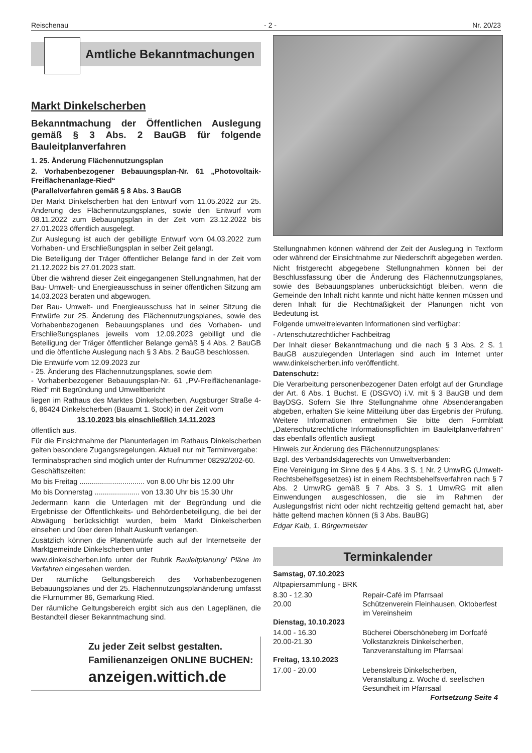Reischenau - 2 - Nr. 20/23
Amtliche Bekanntmachungen
Markt Dinkelscherben
Bekanntmachung der Öffentlichen Auslegung gemäß § 3 Abs. 2 BauGB für folgende Bauleitplanverfahren
1. 25. Änderung Flächennutzungsplan
2. Vorhabenbezogener Bebauungsplan-Nr. 61 „Photovoltaik-Freiflächenanlage-Ried“
(Parallelverfahren gemäß § 8 Abs. 3 BauGB
Der Markt Dinkelscherben hat den Entwurf vom 11.05.2022 zur 25. Änderung des Flächennutzungsplanes, sowie den Entwurf vom 08.11.2022 zum Bebauungsplan in der Zeit vom 23.12.2022 bis 27.01.2023 öffentlich ausgelegt.
Zur Auslegung ist auch der gebilligte Entwurf vom 04.03.2022 zum Vorhaben- und Erschließungsplan in selber Zeit gelangt.
Die Beteiligung der Träger öffentlicher Belange fand in der Zeit vom 21.12.2022 bis 27.01.2023 statt.
Über die während dieser Zeit eingegangenen Stellungnahmen, hat der Bau- Umwelt- und Energieausschuss in seiner öffentlichen Sitzung am 14.03.2023 beraten und abgewogen.
Der Bau- Umwelt- und Energieausschuss hat in seiner Sitzung die Entwürfe zur 25. Änderung des Flächennutzungsplanes, sowie des Vorhabenbezogenen Bebauungsplanes und des Vorhaben- und Erschließungsplanes jeweils vom 12.09.2023 gebilligt und die Beteiligung der Träger öffentlicher Belange gemäß § 4 Abs. 2 BauGB und die öffentliche Auslegung nach § 3 Abs. 2 BauGB beschlossen.
Die Entwürfe vom 12.09.2023 zur
- 25. Änderung des Flächennutzungsplanes, sowie dem
- Vorhabenbezogener Bebauungsplan-Nr. 61 „PV-Freiflächenanlage-Ried“ mit Begründung und Umweltbericht
liegen im Rathaus des Marktes Dinkelscherben, Augsburger Straße 4-6, 86424 Dinkelscherben (Bauamt 1. Stock) in der Zeit vom
13.10.2023 bis einschließlich 14.11.2023
öffentlich aus.
Für die Einsichtnahme der Planunterlagen im Rathaus Dinkelscherben gelten besondere Zugangsregelungen. Aktuell nur mit Terminvergabe:
Terminabsprachen sind möglich unter der Rufnummer 08292/202-60.
Geschäftszeiten:
Mo bis Freitag ................................ von 8.00 Uhr bis 12.00 Uhr
Mo bis Donnerstag ...................... von 13.30 Uhr bis 15.30 Uhr
Jedermann kann die Unterlagen mit der Begründung und die Ergebnisse der Öffentlichkeits- und Behördenbeteiligung, die bei der Abwägung berücksichtigt wurden, beim Markt Dinkelscherben einsehen und über deren Inhalt Auskunft verlangen.
Zusätzlich können die Planentwürfe auch auf der Internetseite der Marktgemeinde Dinkelscherben unter
www.dinkelscherben.info unter der Rubrik Bauleitplanung/ Pläne im Verfahren eingesehen werden.
Der räumliche Geltungsbereich des Vorhabenbezogenen Bebauungsplanes und der 25. Flächennutzungsplanänderung umfasst die Flurnummer 86, Gemarkung Ried.
Der räumliche Geltungsbereich ergibt sich aus den Lageplänen, die Bestandteil dieser Bekanntmachung sind.
Zu jeder Zeit selbst gestalten.
Familienanzeigen ONLINE BUCHEN:
anzeigen.wittich.de
Stellungnahmen können während der Zeit der Auslegung in Textform oder während der Einsichtnahme zur Niederschrift abgegeben werden.
Nicht fristgerecht abgegebene Stellungnahmen können bei der Beschlussfassung über die Änderung des Flächennutzungsplanes, sowie des Bebauungsplanes unberücksichtigt bleiben, wenn die Gemeinde den Inhalt nicht kannte und nicht hätte kennen müssen und deren Inhalt für die Rechtmäßigkeit der Planungen nicht von Bedeutung ist.
Folgende umweltrelevanten Informationen sind verfügbar:
- Artenschutzrechtlicher Fachbeitrag
Der Inhalt dieser Bekanntmachung und die nach § 3 Abs. 2 S. 1 BauGB auszulegenden Unterlagen sind auch im Internet unter www.dinkelscherben.info veröffentlicht.
Datenschutz:
Die Verarbeitung personenbezogener Daten erfolgt auf der Grundlage der Art. 6 Abs. 1 Buchst. E (DSGVO) i.V. mit § 3 BauGB und dem BayDSG. Sofern Sie Ihre Stellungnahme ohne Absenderangaben abgeben, erhalten Sie keine Mitteilung über das Ergebnis der Prüfung. Weitere Informationen entnehmen Sie bitte dem Formblatt „Datenschutzrechtliche Informationspflichten im Bauleitplanverfahren“ das ebenfalls öffentlich ausliegt
Hinweis zur Änderung des Flächennutzungsplanes:
Bzgl. des Verbandsklagerechts von Umweltverbänden:
Eine Vereinigung im Sinne des § 4 Abs. 3 S. 1 Nr. 2 UmwRG (Umwelt-Rechtsbehelfsgesetzes) ist in einem Rechtsbehelfsverfahren nach § 7 Abs. 2 UmwRG gemäß § 7 Abs. 3 S. 1 UmwRG mit allen Einwendungen ausgeschlossen, die sie im Rahmen der Auslegungsfrist nicht oder nicht rechtzeitig geltend gemacht hat, aber hätte geltend machen können (§ 3 Abs. BauBG)
Edgar Kalb, 1. Bürgermeister
Terminkalender
Samstag, 07.10.2023
Altpapiersammlung - BRK
8.30 - 12.30 Repair-Café im Pfarrsaal
20.00 Schützenverein Fleinhausen, Oktoberfest im Vereinsheim
Dienstag, 10.10.2023
14.00 - 16.30 Bücherei Oberschöneberg im Dorfcafé
20.00-21.30 Volkstanzkreis Dinkelscherben, Tanzveranstaltung im Pfarrsaal
Freitag, 13.10.2023
17.00 - 20.00 Lebenskreis Dinkelscherben, Veranstaltung z. Woche d. seelischen Gesundheit im Pfarrsaal
Fortsetzung Seite 4